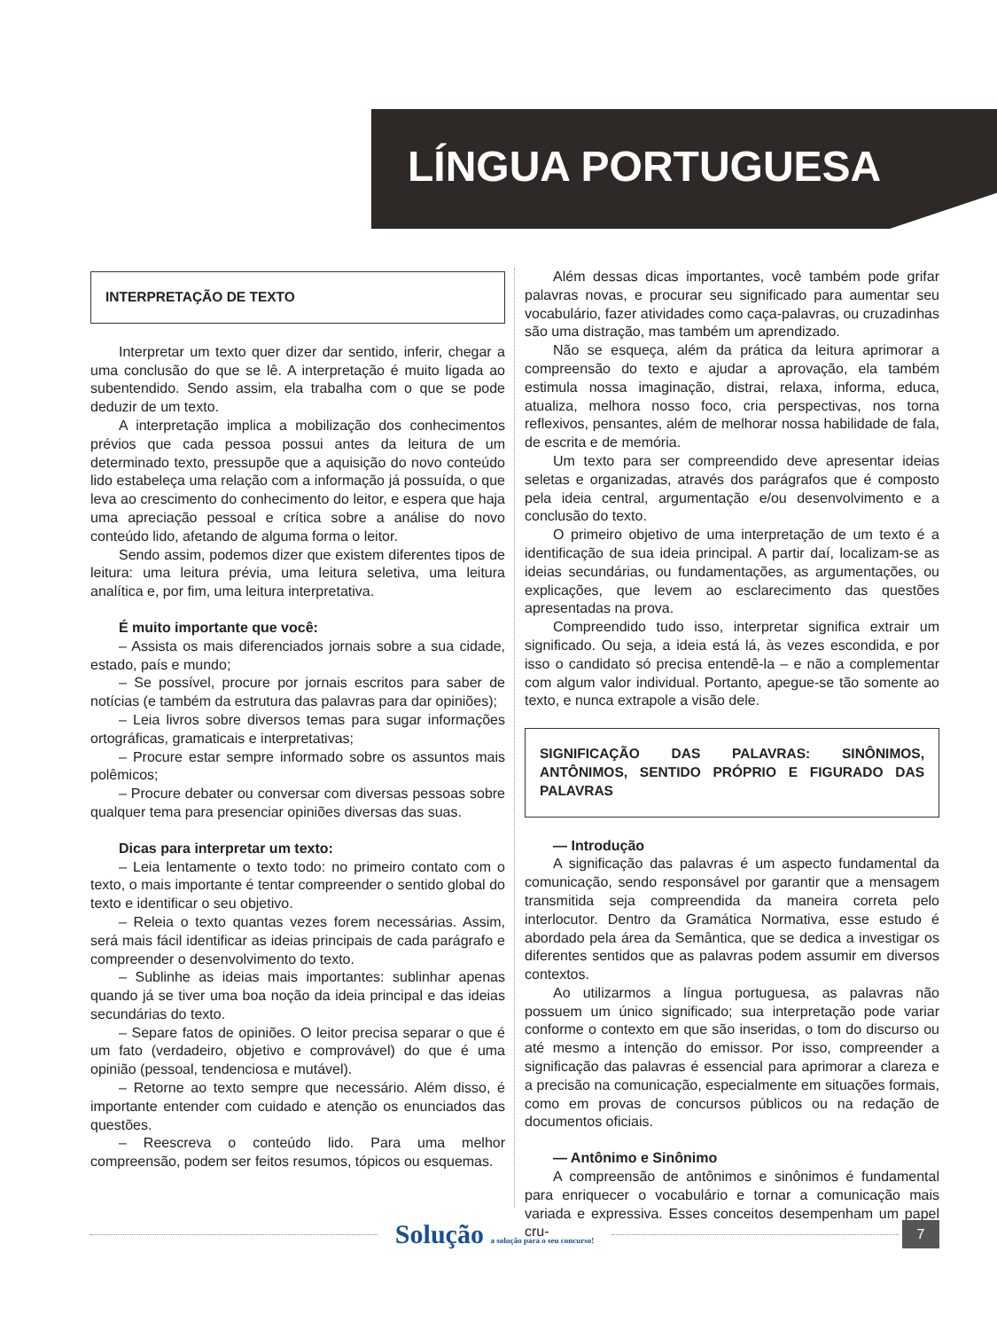LÍNGUA PORTUGUESA
INTERPRETAÇÃO DE TEXTO
Interpretar um texto quer dizer dar sentido, inferir, chegar a uma conclusão do que se lê. A interpretação é muito ligada ao subentendido. Sendo assim, ela trabalha com o que se pode deduzir de um texto.
A interpretação implica a mobilização dos conhecimentos prévios que cada pessoa possui antes da leitura de um determinado texto, pressupõe que a aquisição do novo conteúdo lido estabeleça uma relação com a informação já possuída, o que leva ao crescimento do conhecimento do leitor, e espera que haja uma apreciação pessoal e crítica sobre a análise do novo conteúdo lido, afetando de alguma forma o leitor.
Sendo assim, podemos dizer que existem diferentes tipos de leitura: uma leitura prévia, uma leitura seletiva, uma leitura analítica e, por fim, uma leitura interpretativa.
É muito importante que você:
– Assista os mais diferenciados jornais sobre a sua cidade, estado, país e mundo;
– Se possível, procure por jornais escritos para saber de notícias (e também da estrutura das palavras para dar opiniões);
– Leia livros sobre diversos temas para sugar informações ortográficas, gramaticais e interpretativas;
– Procure estar sempre informado sobre os assuntos mais polêmicos;
– Procure debater ou conversar com diversas pessoas sobre qualquer tema para presenciar opiniões diversas das suas.
Dicas para interpretar um texto:
– Leia lentamente o texto todo: no primeiro contato com o texto, o mais importante é tentar compreender o sentido global do texto e identificar o seu objetivo.
– Releia o texto quantas vezes forem necessárias. Assim, será mais fácil identificar as ideias principais de cada parágrafo e compreender o desenvolvimento do texto.
– Sublinhe as ideias mais importantes: sublinhar apenas quando já se tiver uma boa noção da ideia principal e das ideias secundárias do texto.
– Separe fatos de opiniões. O leitor precisa separar o que é um fato (verdadeiro, objetivo e comprovável) do que é uma opinião (pessoal, tendenciosa e mutável).
– Retorne ao texto sempre que necessário. Além disso, é importante entender com cuidado e atenção os enunciados das questões.
– Reescreva o conteúdo lido. Para uma melhor compreensão, podem ser feitos resumos, tópicos ou esquemas.
Além dessas dicas importantes, você também pode grifar palavras novas, e procurar seu significado para aumentar seu vocabulário, fazer atividades como caça-palavras, ou cruzadinhas são uma distração, mas também um aprendizado.
Não se esqueça, além da prática da leitura aprimorar a compreensão do texto e ajudar a aprovação, ela também estimula nossa imaginação, distrai, relaxa, informa, educa, atualiza, melhora nosso foco, cria perspectivas, nos torna reflexivos, pensantes, além de melhorar nossa habilidade de fala, de escrita e de memória.
Um texto para ser compreendido deve apresentar ideias seletas e organizadas, através dos parágrafos que é composto pela ideia central, argumentação e/ou desenvolvimento e a conclusão do texto.
O primeiro objetivo de uma interpretação de um texto é a identificação de sua ideia principal. A partir daí, localizam-se as ideias secundárias, ou fundamentações, as argumentações, ou explicações, que levem ao esclarecimento das questões apresentadas na prova.
Compreendido tudo isso, interpretar significa extrair um significado. Ou seja, a ideia está lá, às vezes escondida, e por isso o candidato só precisa entendê-la – e não a complementar com algum valor individual. Portanto, apegue-se tão somente ao texto, e nunca extrapole a visão dele.
SIGNIFICAÇÃO DAS PALAVRAS: SINÔNIMOS, ANTÔNIMOS, SENTIDO PRÓPRIO E FIGURADO DAS PALAVRAS
— Introdução
A significação das palavras é um aspecto fundamental da comunicação, sendo responsável por garantir que a mensagem transmitida seja compreendida da maneira correta pelo interlocutor. Dentro da Gramática Normativa, esse estudo é abordado pela área da Semântica, que se dedica a investigar os diferentes sentidos que as palavras podem assumir em diversos contextos.
Ao utilizarmos a língua portuguesa, as palavras não possuem um único significado; sua interpretação pode variar conforme o contexto em que são inseridas, o tom do discurso ou até mesmo a intenção do emissor. Por isso, compreender a significação das palavras é essencial para aprimorar a clareza e a precisão na comunicação, especialmente em situações formais, como em provas de concursos públicos ou na redação de documentos oficiais.
— Antônimo e Sinônimo
A compreensão de antônimos e sinônimos é fundamental para enriquecer o vocabulário e tornar a comunicação mais variada e expressiva. Esses conceitos desempenham um papel cru-
Solução a solução para o seu concurso!
7